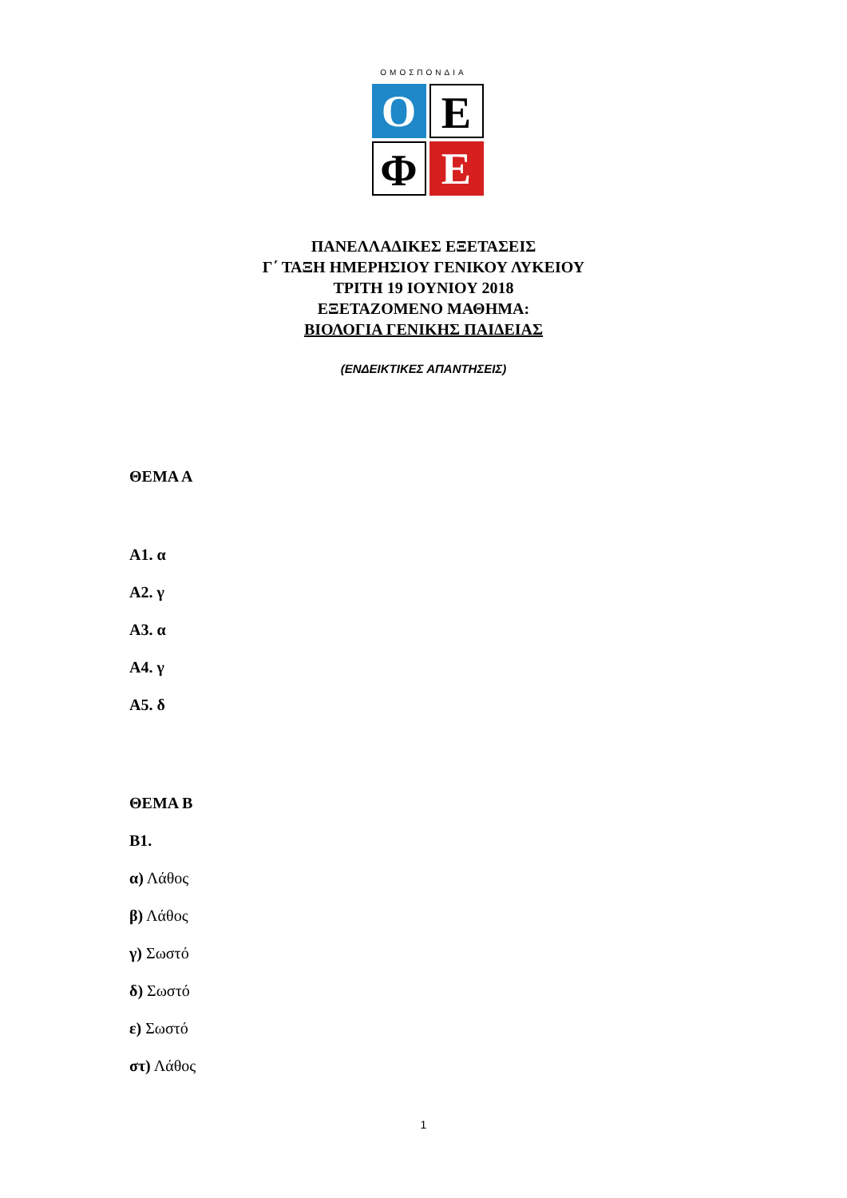ΟΜΟΣΠΟΝΔΙΑ
O E
Φ E
ΠΑΝΕΛΛΑΔΙΚΕΣ ΕΞΕΤΑΣΕΙΣ
Γ΄ ΤΑΞΗ ΗΜΕΡΗΣΙΟΥ ΓΕΝΙΚΟΥ ΛΥΚΕΙΟΥ
ΤΡΙΤΗ 19 ΙΟΥΝΙΟΥ 2018
ΕΞΕΤΑΖΟΜΕΝΟ ΜΑΘΗΜΑ:
ΒΙΟΛΟΓΙΑ ΓΕΝΙΚΗΣ ΠΑΙΔΕΙΑΣ
(ΕΝΔΕΙΚΤΙΚΕΣ ΑΠΑΝΤΗΣΕΙΣ)
ΘΕΜΑ Α
Α1. α
Α2. γ
Α3. α
Α4. γ
Α5. δ
ΘΕΜΑ Β
Β1.
α) Λάθος
β) Λάθος
γ) Σωστό
δ) Σωστό
ε) Σωστό
στ) Λάθος
1